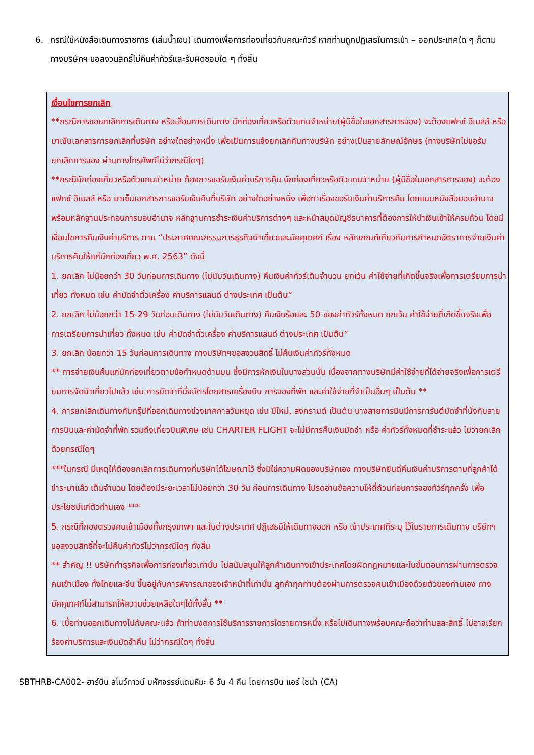6. กรณีใช้หนังสือเดินทางราชการ (เล่มน้ำเงิน) เดินทางเพื่อการท่องเที่ยวกับคณะทัวร์ หากท่านถูกปฏิเสธในการเข้า – ออกประเทศใด ๆ ก็ตาม ทางบริษัทฯ ขอสงวนสิทธิ์ไม่คืนค่าทัวร์และรับผิดชอบใด ๆ ทั้งสิ้น
เงื่อนไขการยกเลิก
**กรณีการขอยกเลิกการเดินทาง หรือเลื่อนการเดินทาง นักท่องเที่ยวหรือตัวแทนจำหน่าย(ผู้มีชื่อในเอกสารการจอง) จะต้องแฟกซ์ อีเมลล์ หรือ มาเซ็นเอกสารการยกเลิกที่บริษัท อย่างใดอย่างหนึ่ง เพื่อเป็นการแจ้งยกเลิกกับทางบริษัท อย่างเป็นลายลักษณ์อักษร (ทางบริษัทไม่ขอรับยกเลิกการจอง ผ่านทางโทรศัพท์ไม่ว่ากรณีใดๆ)
**กรณีนักท่องเที่ยวหรือตัวแทนจำหน่าย ต้องการขอรับเงินค่าบริการคืน นักท่องเที่ยวหรือตัวแทนจำหน่าย (ผู้มีชื่อในเอกสารการจอง) จะต้องแฟกซ์ อีเมลล์ หรือ มาเซ็นเอกสารการขอรับเงินคืนที่บริษัท อย่างใดอย่างหนึ่ง เพื่อทำเรื่องขอรับเงินค่าบริการคืน โดยแนบหนังสือมอบอำนาจพร้อมหลักฐานประกอบการมอบอำนาจ หลักฐานการชำระเงินค่าบริการต่างๆ และหน้าสมุดบัญชีธนาคารที่ต้องการให้นำเงินเข้าให้ครบถ้วน โดยมีเงื่อนไขการคืนเงินค่าบริการ ตาม “ประกาศคณะกรรมการธุรกิจนำเที่ยวและมัคคุเทศก์ เรื่อง หลักเกณฑ์เกี่ยวกับการกำหนดอัตราการจ่ายเงินค่าบริการคืนให้แก่นักท่องเที่ยว พ.ศ. 2563” ดังนี้
1. ยกเลิก ไม่น้อยกว่า 30 วันก่อนการเดินทาง (ไม่นับวันเดินทาง) คืนเงินค่าทัวร์เต็มจำนวน ยกเว้น ค่าใช้จ่ายที่เกิดขึ้นจริงเพื่อการเตรียมการนำเที่ยว ทั้งหมด เช่น ค่ามัดจำตั๋วเครื่อง ค่าบริการแลนด์ ต่างประเทศ เป็นต้น”
2. ยกเลิก ไม่น้อยกว่า 15-29 วันก่อนเดินทาง (ไม่นับวันเดินทาง) คืนเงินร้อยละ 50 ของค่าทัวร์ทั้งหมด ยกเว้น ค่าใช้จ่ายที่เกิดขึ้นจริงเพื่อการเตรียมการนำเที่ยว ทั้งหมด เช่น ค่ามัดจำตั๋วเครื่อง ค่าบริการแลนด์ ต่างประเทศ เป็นต้น”
3. ยกเลิก น้อยกว่า 15 วันก่อนการเดินทาง ทางบริษัทฯขอสงวนสิทธิ์ ไม่คืนเงินค่าทัวร์ทั้งหมด
** การจ่ายเงินคืนแก่นักท่องเที่ยวตามข้อกำหนดด้านบน ซึ่งมีการหักเงินในบางส่วนนั้น เนื่องจากทางบริษัทมีค่าใช้จ่ายที่ได้จ่ายจริงเพื่อการเตรียมการจัดนำเที่ยวไปแล้ว เช่น การมัดจำที่นั่งบัตรโดยสารเครื่องบิน การจองที่พัก และค่าใช้จ่ายที่จำเป็นอื่นๆ เป็นต้น **
4. การยกเลิกเดินทางกับกรุ๊ปที่ออกเดินทางช่วงเทศกาลวันหยุด เช่น ปีใหม่, สงกรานต์ เป็นต้น บางสายการบินมีการการันตีมัดจำที่นั่งกับสายการบินและค่ามัดจำที่พัก รวมถึงเที่ยวบินพิเศษ เช่น CHARTER FLIGHT จะไม่มีการคืนเงินมัดจำ หรือ ค่าทัวร์ทั้งหมดที่ชำระแล้ว ไม่ว่ายกเลิกด้วยกรณีใดๆ
***ในกรณี มีเหตุให้ต้องยกเลิกการเดินทางที่บริษัทได้โฆษณาไว้ ซึ่งมิใช่ความผิดของบริษัทเอง ทางบริษัทยินดีคืนเงินค่าบริการตามที่ลูกค้าได้ชำระมาแล้ว เต็มจำนวน โดยต้องมีระยะเวลาไม่น้อยกว่า 30 วัน ก่อนการเดินทาง โปรดอ่านข้อความให้ถี่ถ้วนก่อนการจองทัวร์ทุกครั้ง เพื่อประโยชน์แก่ตัวท่านเอง ***
5. กรณีที่กองตรวจคนเข้าเมืองทั้งกรุงเทพฯ และในต่างประเทศ ปฏิเสธมิให้เดินทางออก หรือ เข้าประเทศที่ระบุ ไว้ในรายการเดินทาง บริษัทฯ ขอสงวนสิทธิ์ที่จะไม่คืนค่าทัวร์ไม่ว่ากรณีใดๆ ทั้งสิ้น
** สำคัญ !! บริษัททำธุรกิจเพื่อการท่องเที่ยวเท่านั้น ไม่สนับสนุนให้ลูกค้าเดินทางเข้าประเทศโดยผิดกฎหมายและในขั้นตอนการผ่านการตรวจคนเข้าเมือง ทั้งไทยและจีน ขึ้นอยู่กับการพิจารณาของเจ้าหน้าที่เท่านั้น ลูกค้าทุกท่านต้องผ่านการตรวจคนเข้าเมืองด้วยตัวของท่านเอง ทางมัคคุเทศก์ไม่สามารถให้ความช่วยเหลือใดๆได้ทั้งสิ้น **
6. เมื่อท่านออกเดินทางไปกับคณะแล้ว ถ้าท่านงดการใช้บริการรายการใดรายการหนึ่ง หรือไม่เดินทางพร้อมคณะถือว่าท่านสละสิทธิ์ ไม่อาจเรียกร้องค่าบริการและเงินมัดจำคืน ไม่ว่ากรณีใดๆ ทั้งสิ้น
SBTHRB-CA002- ฮาร์บิน สโนว์ทาวน์ มหัศจรรย์แดนหิมะ 6 วัน 4 คืน โดยการบิน แอร์ ไชน่า (CA)